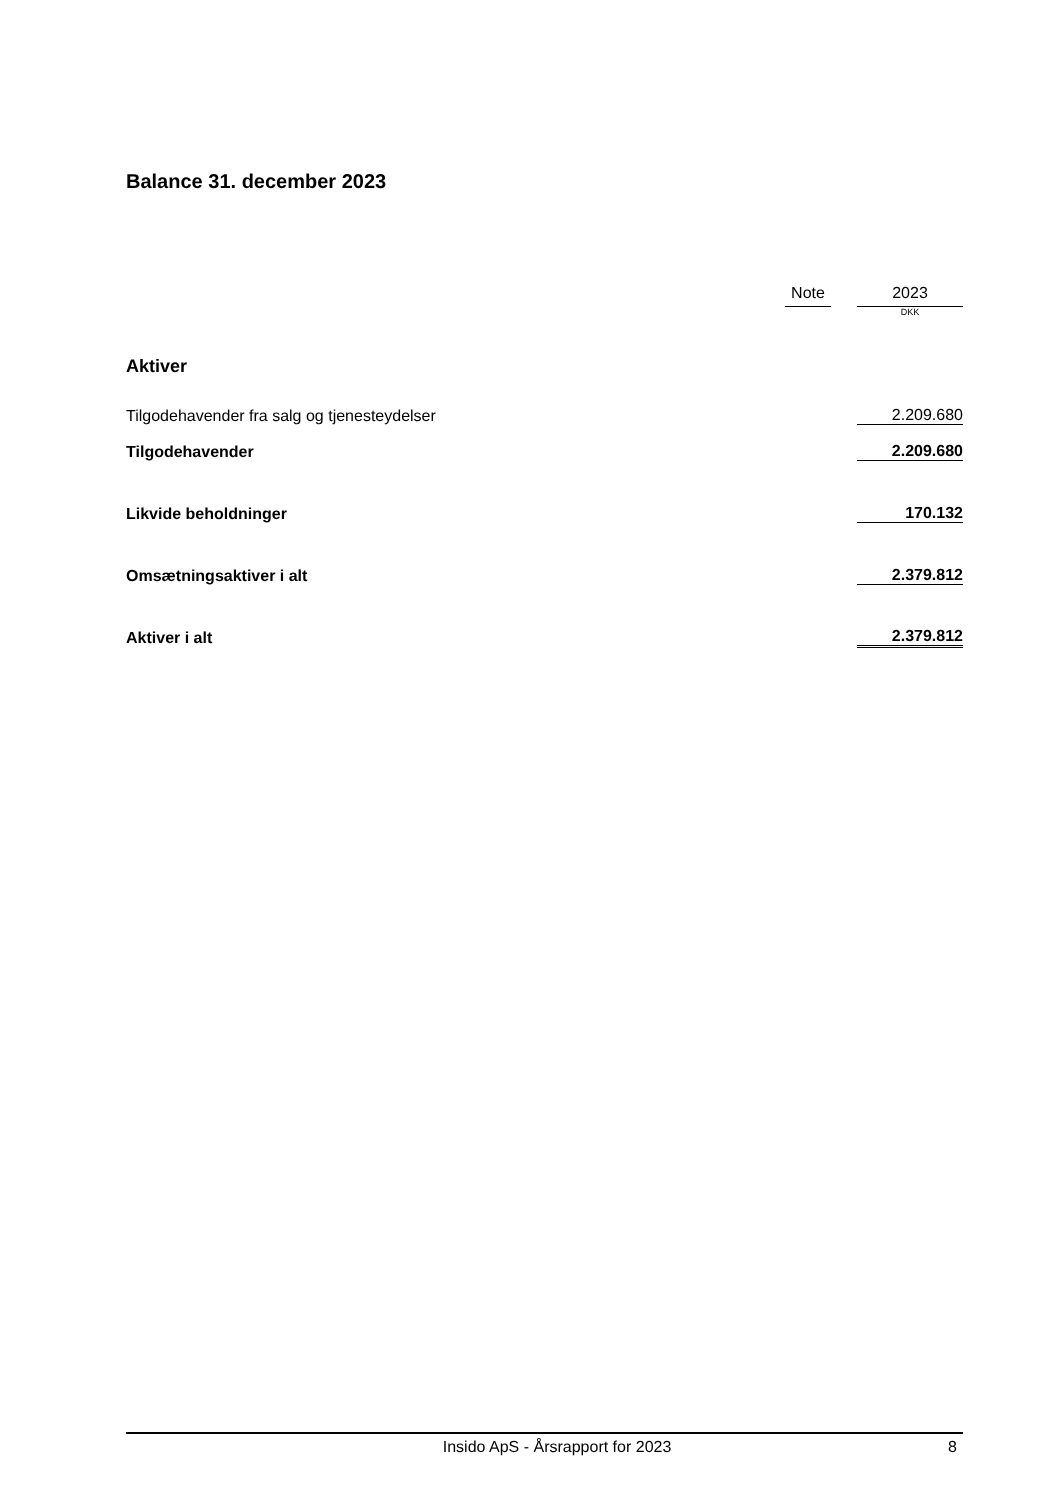Balance 31. december 2023
| | Note | | 2023 |
| --- | --- | --- | --- |
| | | | DKK |
| Aktiver | | | |
| Tilgodehavender fra salg og tjenesteydelser | | | 2.209.680 |
| Tilgodehavender | | | 2.209.680 |
| Likvide beholdninger | | | 170.132 |
| Omsætningsaktiver i alt | | | 2.379.812 |
| Aktiver i alt | | | 2.379.812 |
Insido ApS - Årsrapport for 2023 8